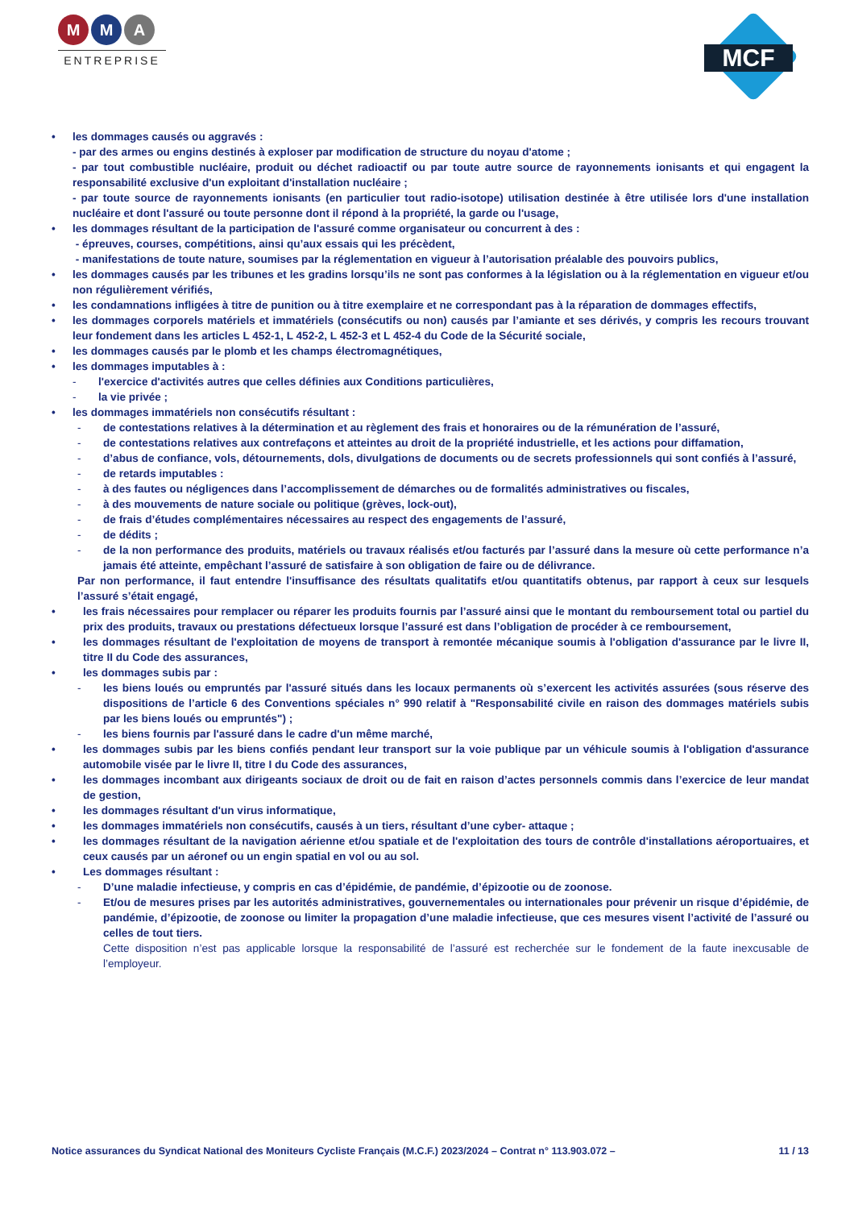M M A
ENTREPRISE
MCF
• les dommages causés ou aggravés :
- par des armes ou engins destinés à exploser par modification de structure du noyau d'atome ;
- par tout combustible nucléaire, produit ou déchet radioactif ou par toute autre source de rayonnements ionisants et qui engagent la responsabilité exclusive d'un exploitant d'installation nucléaire ;
- par toute source de rayonnements ionisants (en particulier tout radio-isotope) utilisation destinée à être utilisée lors d'une installation nucléaire et dont l'assuré ou toute personne dont il répond à la propriété, la garde ou l'usage,
• les dommages résultant de la participation de l'assuré comme organisateur ou concurrent à des :
- épreuves, courses, compétitions, ainsi qu’aux essais qui les précèdent,
- manifestations de toute nature, soumises par la réglementation en vigueur à l’autorisation préalable des pouvoirs publics,
• les dommages causés par les tribunes et les gradins lorsqu’ils ne sont pas conformes à la législation ou à la réglementation en vigueur et/ou non régulièrement vérifiés,
• les condamnations infligées à titre de punition ou à titre exemplaire et ne correspondant pas à la réparation de dommages effectifs,
• les dommages corporels matériels et immatériels (consécutifs ou non) causés par l’amiante et ses dérivés, y compris les recours trouvant leur fondement dans les articles L 452-1, L 452-2, L 452-3 et L 452-4 du Code de la Sécurité sociale,
• les dommages causés par le plomb et les champs électromagnétiques,
• les dommages imputables à :
- l'exercice d'activités autres que celles définies aux Conditions particulières,
- la vie privée ;
• les dommages immatériels non consécutifs résultant :
- de contestations relatives à la détermination et au règlement des frais et honoraires ou de la rémunération de l’assuré,
- de contestations relatives aux contrefaçons et atteintes au droit de la propriété industrielle, et les actions pour diffamation,
- d’abus de confiance, vols, détournements, dols, divulgations de documents ou de secrets professionnels qui sont confiés à l’assuré,
- de retards imputables :
- à des fautes ou négligences dans l’accomplissement de démarches ou de formalités administratives ou fiscales,
- à des mouvements de nature sociale ou politique (grèves, lock-out),
- de frais d’études complémentaires nécessaires au respect des engagements de l’assuré,
- de dédits ;
- de la non performance des produits, matériels ou travaux réalisés et/ou facturés par l’assuré dans la mesure où cette performance n’a jamais été atteinte, empêchant l’assuré de satisfaire à son obligation de faire ou de délivrance.
Par non performance, il faut entendre l'insuffisance des résultats qualitatifs et/ou quantitatifs obtenus, par rapport à ceux sur lesquels l’assuré s’était engagé,
• les frais nécessaires pour remplacer ou réparer les produits fournis par l’assuré ainsi que le montant du remboursement total ou partiel du prix des produits, travaux ou prestations défectueux lorsque l’assuré est dans l’obligation de procéder à ce remboursement,
• les dommages résultant de l'exploitation de moyens de transport à remontée mécanique soumis à l'obligation d'assurance par le livre II, titre II du Code des assurances,
• les dommages subis par :
- les biens loués ou empruntés par l'assuré situés dans les locaux permanents où s’exercent les activités assurées (sous réserve des dispositions de l’article 6 des Conventions spéciales n° 990 relatif à "Responsabilité civile en raison des dommages matériels subis par les biens loués ou empruntés") ;
- les biens fournis par l'assuré dans le cadre d'un même marché,
• les dommages subis par les biens confiés pendant leur transport sur la voie publique par un véhicule soumis à l'obligation d'assurance automobile visée par le livre II, titre I du Code des assurances,
• les dommages incombant aux dirigeants sociaux de droit ou de fait en raison d’actes personnels commis dans l’exercice de leur mandat de gestion,
• les dommages résultant d'un virus informatique,
• les dommages immatériels non consécutifs, causés à un tiers, résultant d’une cyber- attaque ;
• les dommages résultant de la navigation aérienne et/ou spatiale et de l'exploitation des tours de contrôle d'installations aéroportuaires, et ceux causés par un aéronef ou un engin spatial en vol ou au sol.
• Les dommages résultant :
- D’une maladie infectieuse, y compris en cas d’épidémie, de pandémie, d’épizootie ou de zoonose.
- Et/ou de mesures prises par les autorités administratives, gouvernementales ou internationales pour prévenir un risque d’épidémie, de pandémie, d’épizootie, de zoonose ou limiter la propagation d’une maladie infectieuse, que ces mesures visent l’activité de l’assuré ou celles de tout tiers.
Cette disposition n’est pas applicable lorsque la responsabilité de l’assuré est recherchée sur le fondement de la faute inexcusable de l’employeur.
Notice assurances du Syndicat National des Moniteurs Cycliste Français (M.C.F.) 2023/2024 – Contrat n° 113.903.072 – 11 / 13